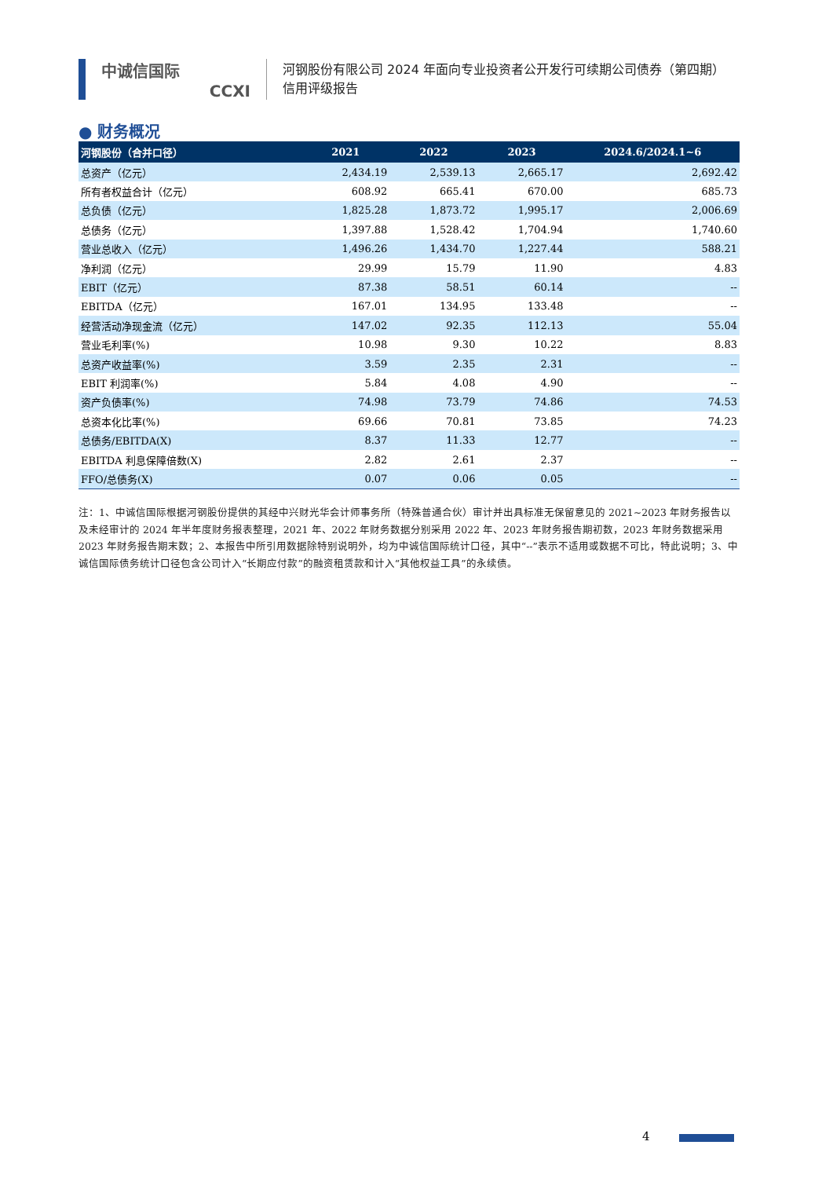中诚信国际
CCXI
河钢股份有限公司 2024 年面向专业投资者公开发行可续期公司债券（第四期）
信用评级报告
● 财务概况
| 河钢股份（合并口径） | 2021 | 2022 | 2023 | 2024.6/2024.1~6 |
| --- | --- | --- | --- | --- |
| 总资产（亿元） | 2,434.19 | 2,539.13 | 2,665.17 | 2,692.42 |
| 所有者权益合计（亿元） | 608.92 | 665.41 | 670.00 | 685.73 |
| 总负债（亿元） | 1,825.28 | 1,873.72 | 1,995.17 | 2,006.69 |
| 总债务（亿元） | 1,397.88 | 1,528.42 | 1,704.94 | 1,740.60 |
| 营业总收入（亿元） | 1,496.26 | 1,434.70 | 1,227.44 | 588.21 |
| 净利润（亿元） | 29.99 | 15.79 | 11.90 | 4.83 |
| EBIT（亿元） | 87.38 | 58.51 | 60.14 | -- |
| EBITDA（亿元） | 167.01 | 134.95 | 133.48 | -- |
| 经营活动净现金流（亿元） | 147.02 | 92.35 | 112.13 | 55.04 |
| 营业毛利率(%) | 10.98 | 9.30 | 10.22 | 8.83 |
| 总资产收益率(%) | 3.59 | 2.35 | 2.31 | -- |
| EBIT 利润率(%) | 5.84 | 4.08 | 4.90 | -- |
| 资产负债率(%) | 74.98 | 73.79 | 74.86 | 74.53 |
| 总资本化比率(%) | 69.66 | 70.81 | 73.85 | 74.23 |
| 总债务/EBITDA(X) | 8.37 | 11.33 | 12.77 | -- |
| EBITDA 利息保障倍数(X) | 2.82 | 2.61 | 2.37 | -- |
| FFO/总债务(X) | 0.07 | 0.06 | 0.05 | -- |
注：1、中诚信国际根据河钢股份提供的其经中兴财光华会计师事务所（特殊普通合伙）审计并出具标准无保留意见的 2021~2023 年财务报告以及未经审计的 2024 年半年度财务报表整理，2021 年、2022 年财务数据分别采用 2022 年、2023 年财务报告期初数，2023 年财务数据采用 2023 年财务报告期末数；2、本报告中所引用数据除特别说明外，均为中诚信国际统计口径，其中“--”表示不适用或数据不可比，特此说明；3、中诚信国际债务统计口径包含公司计入“长期应付款”的融资租赁款和计入“其他权益工具”的永续债。
4